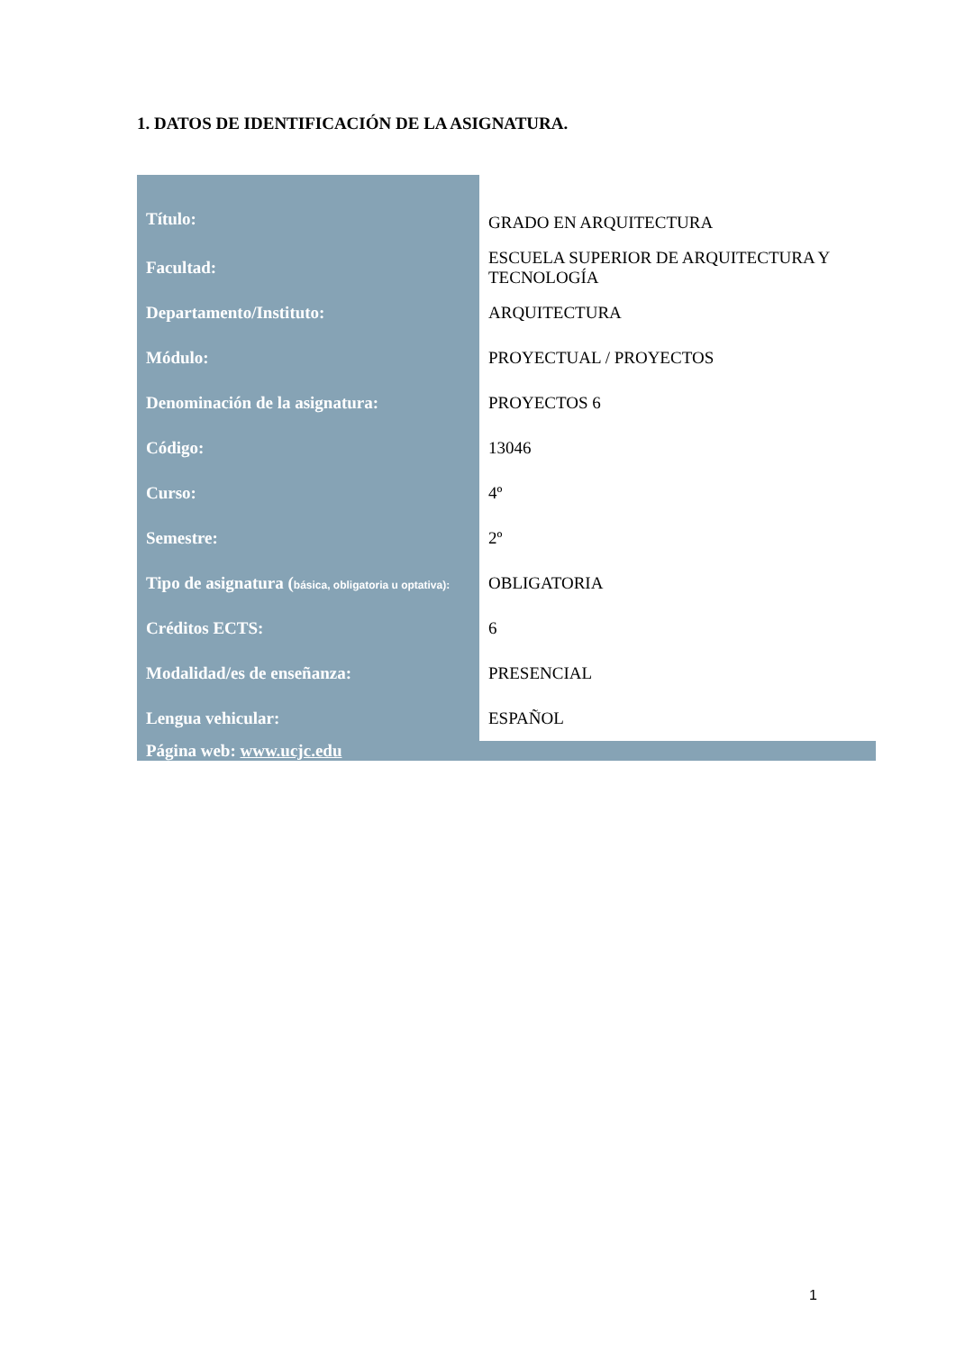1. DATOS DE IDENTIFICACIÓN DE LA ASIGNATURA.
| Título: | GRADO EN ARQUITECTURA |
| Facultad: | ESCUELA SUPERIOR DE ARQUITECTURA Y TECNOLOGÍA |
| Departamento/Instituto: | ARQUITECTURA |
| Módulo: | PROYECTUAL / PROYECTOS |
| Denominación de la asignatura: | PROYECTOS 6 |
| Código: | 13046 |
| Curso: | 4º |
| Semestre: | 2º |
| Tipo de asignatura ( básica, obligatoria u optativa): | OBLIGATORIA |
| Créditos ECTS: | 6 |
| Modalidad/es de enseñanza: | PRESENCIAL |
| Lengua vehicular: | ESPAÑOL |
Página web: www.ucjc.edu
1